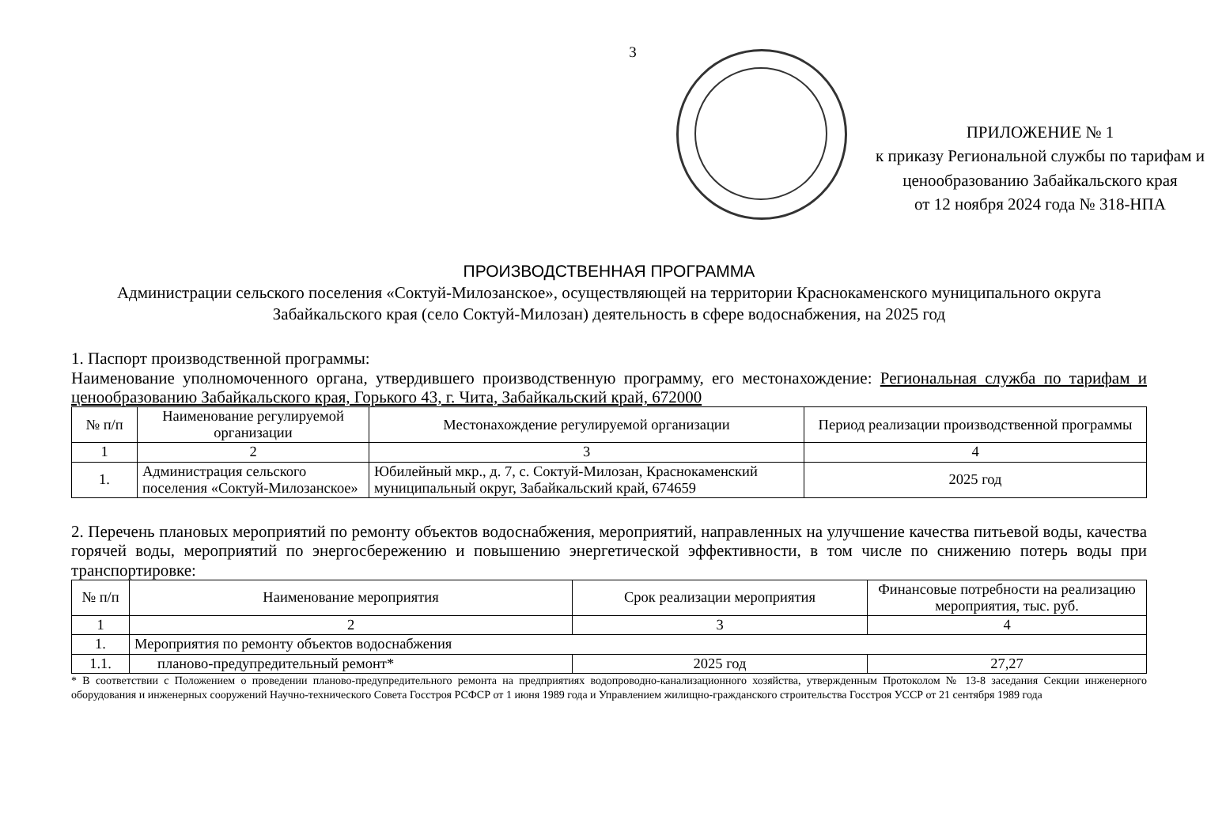3
ПРИЛОЖЕНИЕ № 1
к приказу Региональной службы по тарифам и ценообразованию Забайкальского края
от 12 ноября 2024 года № 318-НПА
ПРОИЗВОДСТВЕННАЯ ПРОГРАММА
Администрации сельского поселения «Соктуй-Милозанское», осуществляющей на территории Краснокаменского муниципального округа Забайкальского края (село Соктуй-Милозан) деятельность в сфере водоснабжения, на 2025 год
1. Паспорт производственной программы:
Наименование уполномоченного органа, утвердившего производственную программу, его местонахождение: Региональная служба по тарифам и ценообразованию Забайкальского края, Горького 43, г. Чита, Забайкальский край, 672000
| № п/п | Наименование регулируемой организации | Местонахождение регулируемой организации | Период реализации производственной программы |
| --- | --- | --- | --- |
| 1 | 2 | 3 | 4 |
| 1. | Администрация сельского поселения «Соктуй-Милозанское» | Юбилейный мкр., д. 7, с. Соктуй-Милозан, Краснокаменский муниципальный округ, Забайкальский край, 674659 | 2025 год |
2. Перечень плановых мероприятий по ремонту объектов водоснабжения, мероприятий, направленных на улучшение качества питьевой воды, качества горячей воды, мероприятий по энергосбережению и повышению энергетической эффективности, в том числе по снижению потерь воды при транспортировке:
| № п/п | Наименование мероприятия | Срок реализации мероприятия | Финансовые потребности на реализацию мероприятия, тыс. руб. |
| --- | --- | --- | --- |
| 1 | 2 | 3 | 4 |
| 1. | Мероприятия по ремонту объектов водоснабжения | | |
| 1.1. | планово-предупредительный ремонт* | 2025 год | 27,27 |
* В соответствии с Положением о проведении планово-предупредительного ремонта на предприятиях водопроводно-канализационного хозяйства, утвержденным Протоколом № 13-8 заседания Секции инженерного оборудования и инженерных сооружений Научно-технического Совета Госстроя РСФСР от 1 июня 1989 года и Управлением жилищно-гражданского строительства Госстроя УССР от 21 сентября 1989 года